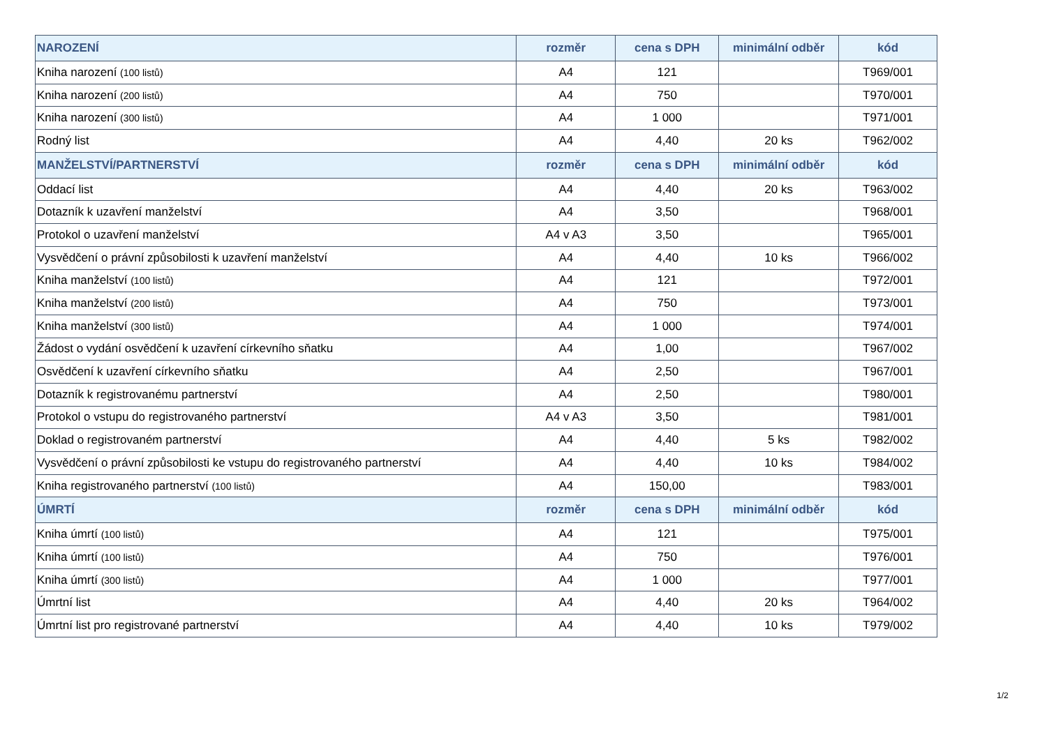| NAROZENÍ | rozměr | cena s DPH | minimální odběr | kód |
| --- | --- | --- | --- | --- |
| Kniha narození (100 listů) | A4 | 121 | | T969/001 |
| Kniha narození (200 listů) | A4 | 750 | | T970/001 |
| Kniha narození (300 listů) | A4 | 1 000 | | T971/001 |
| Rodný list | A4 | 4,40 | 20 ks | T962/002 |
| MANŽELSTVÍ/PARTNERSTVÍ | rozměr | cena s DPH | minimální odběr | kód |
| Oddací list | A4 | 4,40 | 20 ks | T963/002 |
| Dotazník k uzavření manželství | A4 | 3,50 | | T968/001 |
| Protokol o uzavření manželství | A4 v A3 | 3,50 | | T965/001 |
| Vysvědčení o právní způsobilosti k uzavření manželství | A4 | 4,40 | 10 ks | T966/002 |
| Kniha manželství (100 listů) | A4 | 121 | | T972/001 |
| Kniha manželství (200 listů) | A4 | 750 | | T973/001 |
| Kniha manželství (300 listů) | A4 | 1 000 | | T974/001 |
| Žádost o vydání osvědčení k uzavření církevního sňatku | A4 | 1,00 | | T967/002 |
| Osvědčení k uzavření církevního sňatku | A4 | 2,50 | | T967/001 |
| Dotazník k registrovanému partnerství | A4 | 2,50 | | T980/001 |
| Protokol o vstupu do registrovaného partnerství | A4 v A3 | 3,50 | | T981/001 |
| Doklad o registrovaném partnerství | A4 | 4,40 | 5 ks | T982/002 |
| Vysvědčení o právní způsobilosti ke vstupu do registrovaného partnerství | A4 | 4,40 | 10 ks | T984/002 |
| Kniha registrovaného partnerství (100 listů) | A4 | 150,00 | | T983/001 |
| ÚMRTÍ | rozměr | cena s DPH | minimální odběr | kód |
| Kniha úmrtí (100 listů) | A4 | 121 | | T975/001 |
| Kniha úmrtí (100 listů) | A4 | 750 | | T976/001 |
| Kniha úmrtí (300 listů) | A4 | 1 000 | | T977/001 |
| Úmrtní list | A4 | 4,40 | 20 ks | T964/002 |
| Úmrtní list pro registrované partnerství | A4 | 4,40 | 10 ks | T979/002 |
1/2